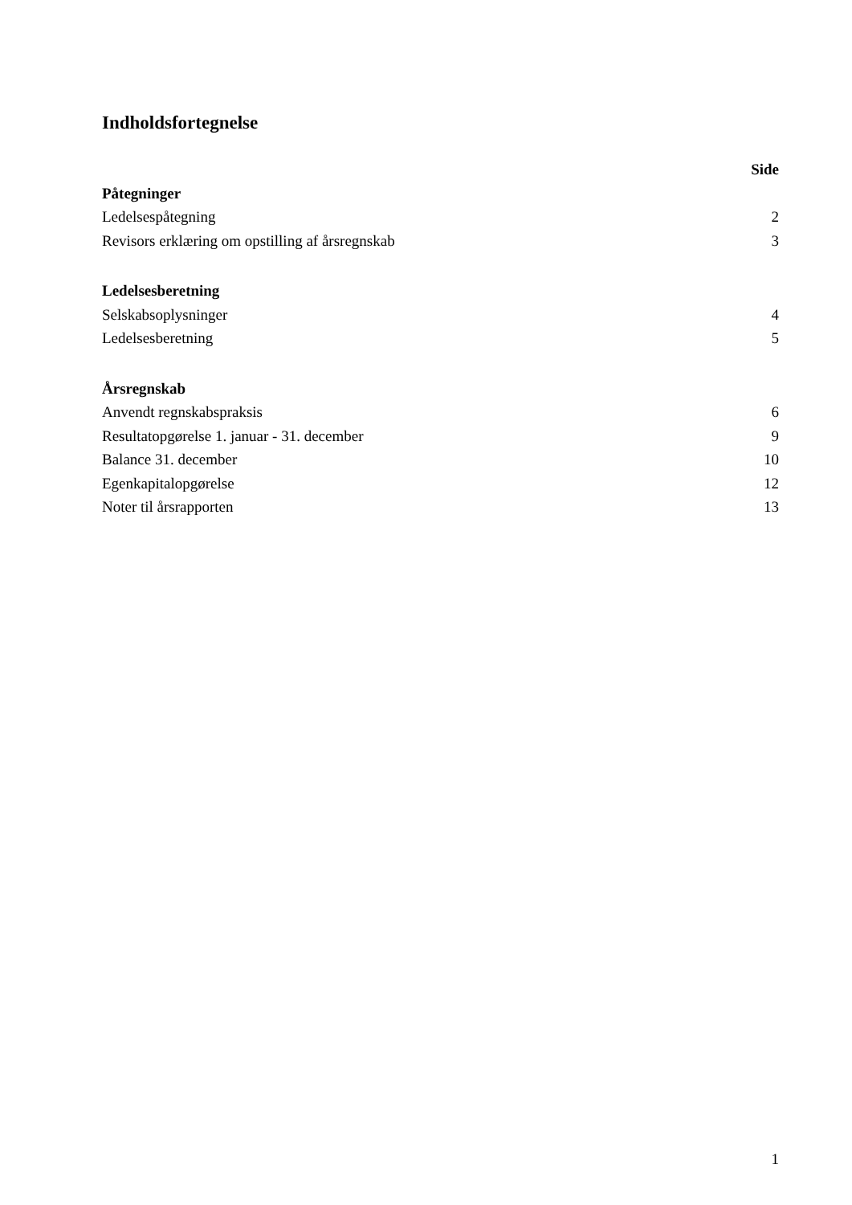Indholdsfortegnelse
Side
Påtegninger
Ledelsespåtegning 2
Revisors erklæring om opstilling af årsregnskab 3
Ledelsesberetning
Selskabsoplysninger 4
Ledelsesberetning 5
Årsregnskab
Anvendt regnskabspraksis 6
Resultatopgørelse 1. januar - 31. december 9
Balance 31. december 10
Egenkapitalopgørelse 12
Noter til årsrapporten 13
1